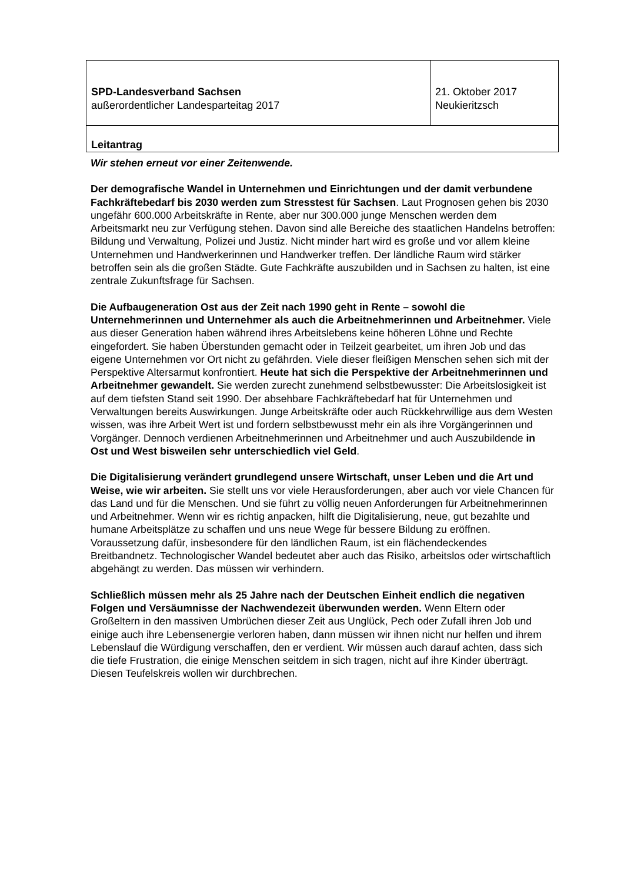| SPD-Landesverband Sachsen außerordentlicher Landesparteitag 2017 | 21. Oktober 2017 Neukieritzsch |
| Leitantrag | |
Wir stehen erneut vor einer Zeitenwende.
Der demografische Wandel in Unternehmen und Einrichtungen und der damit verbundene Fachkräftebedarf bis 2030 werden zum Stresstest für Sachsen. Laut Prognosen gehen bis 2030 ungefähr 600.000 Arbeitskräfte in Rente, aber nur 300.000 junge Menschen werden dem Arbeitsmarkt neu zur Verfügung stehen. Davon sind alle Bereiche des staatlichen Handelns betroffen: Bildung und Verwaltung, Polizei und Justiz. Nicht minder hart wird es große und vor allem kleine Unternehmen und Handwerkerinnen und Handwerker treffen. Der ländliche Raum wird stärker betroffen sein als die großen Städte. Gute Fachkräfte auszubilden und in Sachsen zu halten, ist eine zentrale Zukunftsfrage für Sachsen.
Die Aufbaugeneration Ost aus der Zeit nach 1990 geht in Rente – sowohl die Unternehmerinnen und Unternehmer als auch die Arbeitnehmerinnen und Arbeitnehmer. Viele aus dieser Generation haben während ihres Arbeitslebens keine höheren Löhne und Rechte eingefordert. Sie haben Überstunden gemacht oder in Teilzeit gearbeitet, um ihren Job und das eigene Unternehmen vor Ort nicht zu gefährden. Viele dieser fleißigen Menschen sehen sich mit der Perspektive Altersarmut konfrontiert. Heute hat sich die Perspektive der Arbeitnehmerinnen und Arbeitnehmer gewandelt. Sie werden zurecht zunehmend selbstbewusster: Die Arbeitslosigkeit ist auf dem tiefsten Stand seit 1990. Der absehbare Fachkräftebedarf hat für Unternehmen und Verwaltungen bereits Auswirkungen. Junge Arbeitskräfte oder auch Rückkehrwillige aus dem Westen wissen, was ihre Arbeit Wert ist und fordern selbstbewusst mehr ein als ihre Vorgängerinnen und Vorgänger. Dennoch verdienen Arbeitnehmerinnen und Arbeitnehmer und auch Auszubildende in Ost und West bisweilen sehr unterschiedlich viel Geld.
Die Digitalisierung verändert grundlegend unsere Wirtschaft, unser Leben und die Art und Weise, wie wir arbeiten. Sie stellt uns vor viele Herausforderungen, aber auch vor viele Chancen für das Land und für die Menschen. Und sie führt zu völlig neuen Anforderungen für Arbeitnehmerinnen und Arbeitnehmer. Wenn wir es richtig anpacken, hilft die Digitalisierung, neue, gut bezahlte und humane Arbeitsplätze zu schaffen und uns neue Wege für bessere Bildung zu eröffnen. Voraussetzung dafür, insbesondere für den ländlichen Raum, ist ein flächendeckendes Breitbandnetz. Technologischer Wandel bedeutet aber auch das Risiko, arbeitslos oder wirtschaftlich abgehängt zu werden. Das müssen wir verhindern.
Schließlich müssen mehr als 25 Jahre nach der Deutschen Einheit endlich die negativen Folgen und Versäumnisse der Nachwendezeit überwunden werden. Wenn Eltern oder Großeltern in den massiven Umbrüchen dieser Zeit aus Unglück, Pech oder Zufall ihren Job und einige auch ihre Lebensenergie verloren haben, dann müssen wir ihnen nicht nur helfen und ihrem Lebenslauf die Würdigung verschaffen, den er verdient. Wir müssen auch darauf achten, dass sich die tiefe Frustration, die einige Menschen seitdem in sich tragen, nicht auf ihre Kinder überträgt. Diesen Teufelskreis wollen wir durchbrechen.